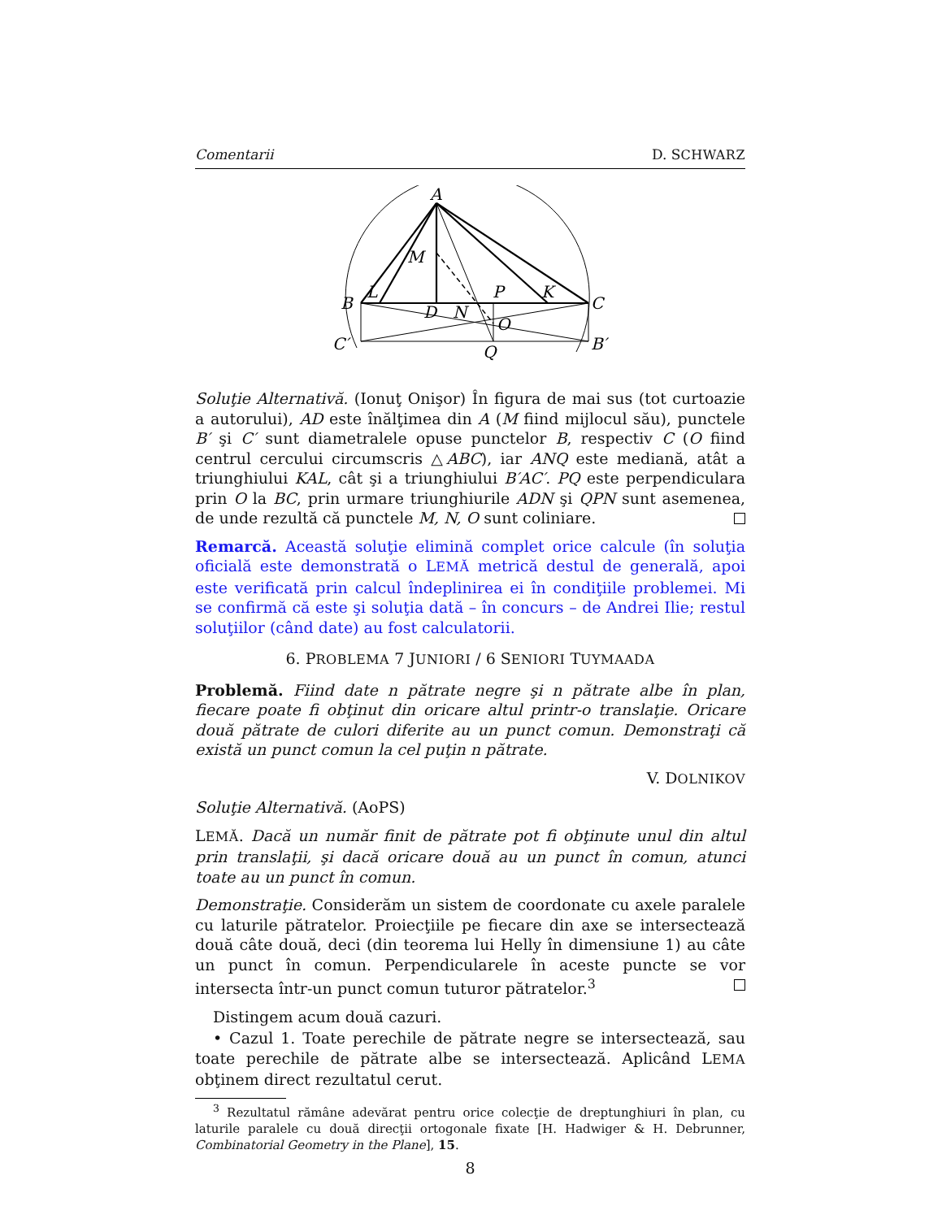Comentarii D. SCHWARZ
A
M
B
L
P
K
C
D
N
O
C′
B′
Q
Soluţie Alternativă. (Ionuţ Onişor) În figura de mai sus (tot curtoazie a autorului), AD este înălţimea din A (M fiind mijlocul său), punctele B′ şi C′ sunt diametralele opuse punctelor B, respectiv C (O fiind centrul cercului circumscris △ABC), iar ANQ este mediană, atât a triunghiului KAL, cât şi a triunghiului B′AC′. PQ este perpendiculara prin O la BC, prin urmare triunghiurile ADN şi QPN sunt asemenea, de unde rezultă că punctele M, N, O sunt coliniare.
Remarcă. Această soluţie elimină complet orice calcule (în soluţia oficială este demonstrată o LEMĂ metrică destul de generală, apoi este verificată prin calcul îndeplinirea ei în condiţiile problemei. Mi se confirmă că este şi soluţia dată – în concurs – de Andrei Ilie; restul soluţiilor (când date) au fost calculatorii.
6. PROBLEMA 7 JUNIORI / 6 SENIORI TUYMAADA
Problemă. Fiind date n pătrate negre şi n pătrate albe în plan, fiecare poate fi obţinut din oricare altul printr-o translaţie. Oricare două pătrate de culori diferite au un punct comun. Demonstraţi că există un punct comun la cel puţin n pătrate.
V. DOLNIKOV
Soluţie Alternativă. (AoPS)
LEMĂ. Dacă un număr finit de pătrate pot fi obţinute unul din altul prin translaţii, şi dacă oricare două au un punct în comun, atunci toate au un punct în comun.
Demonstraţie. Considerăm un sistem de coordonate cu axele paralele cu laturile pătratelor. Proiecţiile pe fiecare din axe se intersectează două câte două, deci (din teorema lui Helly în dimensiune 1) au câte un punct în comun. Perpendicularele în aceste puncte se vor intersecta într-un punct comun tuturor pătratelor.<sup>3</sup>
Distingem acum două cazuri.
• Cazul 1. Toate perechile de pătrate negre se intersectează, sau toate perechile de pătrate albe se intersectează. Aplicând LEMA obţinem direct rezultatul cerut.
<sup>3</sup> Rezultatul rămâne adevărat pentru orice colecţie de dreptunghiuri în plan, cu laturile paralele cu două direcţii ortogonale fixate [H. Hadwiger & H. Debrunner, Combinatorial Geometry in the Plane], 15.
8